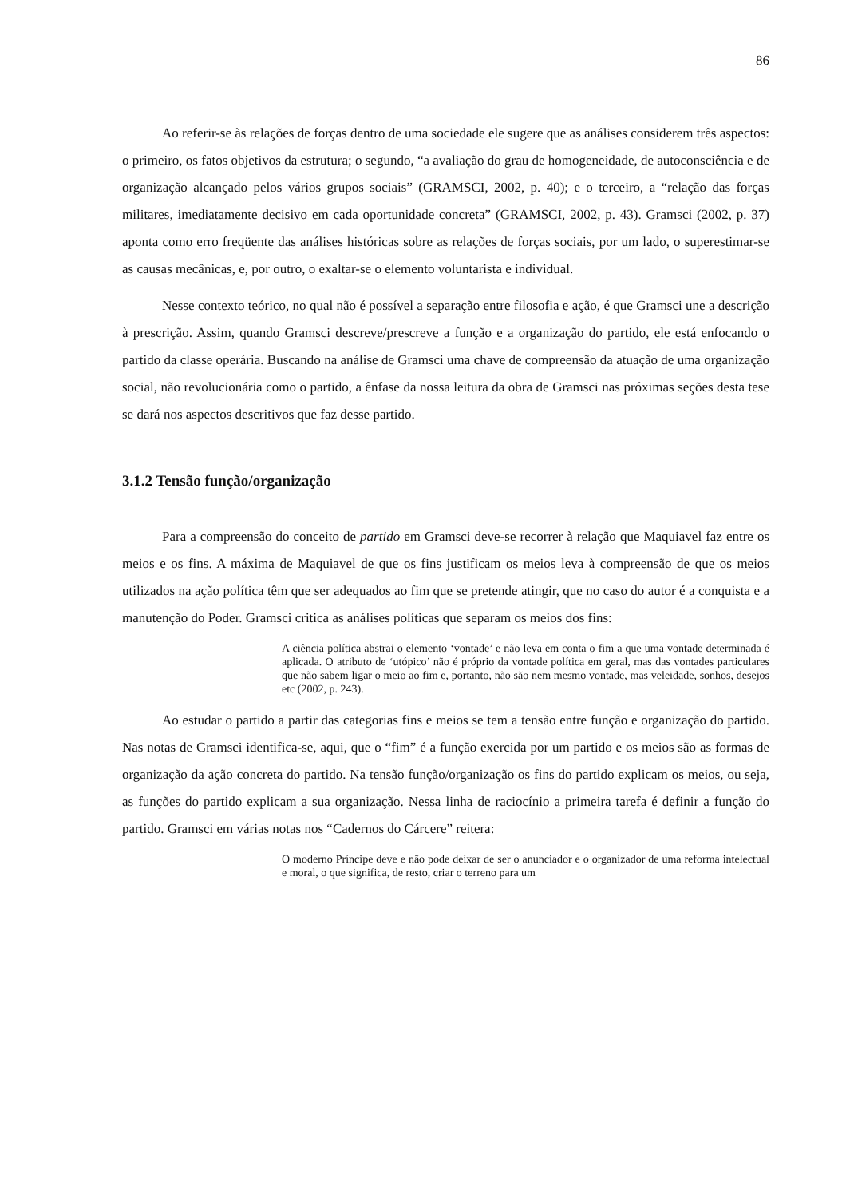86
Ao referir-se às relações de forças dentro de uma sociedade ele sugere que as análises considerem três aspectos: o primeiro, os fatos objetivos da estrutura; o segundo, “a avaliação do grau de homogeneidade, de autoconsciência e de organização alcançado pelos vários grupos sociais” (GRAMSCI, 2002, p. 40); e o terceiro, a “relação das forças militares, imediatamente decisivo em cada oportunidade concreta” (GRAMSCI, 2002, p. 43). Gramsci (2002, p. 37) aponta como erro freqüente das análises históricas sobre as relações de forças sociais, por um lado, o superestimar-se as causas mecânicas, e, por outro, o exaltar-se o elemento voluntarista e individual.
Nesse contexto teórico, no qual não é possível a separação entre filosofia e ação, é que Gramsci une a descrição à prescrição. Assim, quando Gramsci descreve/prescreve a função e a organização do partido, ele está enfocando o partido da classe operária. Buscando na análise de Gramsci uma chave de compreensão da atuação de uma organização social, não revolucionária como o partido, a ênfase da nossa leitura da obra de Gramsci nas próximas seções desta tese se dará nos aspectos descritivos que faz desse partido.
3.1.2 Tensão função/organização
Para a compreensão do conceito de partido em Gramsci deve-se recorrer à relação que Maquiavel faz entre os meios e os fins. A máxima de Maquiavel de que os fins justificam os meios leva à compreensão de que os meios utilizados na ação política têm que ser adequados ao fim que se pretende atingir, que no caso do autor é a conquista e a manutenção do Poder. Gramsci critica as análises políticas que separam os meios dos fins:
A ciência política abstrai o elemento ‘vontade’ e não leva em conta o fim a que uma vontade determinada é aplicada. O atributo de ‘utópico’ não é próprio da vontade política em geral, mas das vontades particulares que não sabem ligar o meio ao fim e, portanto, não são nem mesmo vontade, mas veleidade, sonhos, desejos etc (2002, p. 243).
Ao estudar o partido a partir das categorias fins e meios se tem a tensão entre função e organização do partido. Nas notas de Gramsci identifica-se, aqui, que o “fim” é a função exercida por um partido e os meios são as formas de organização da ação concreta do partido. Na tensão função/organização os fins do partido explicam os meios, ou seja, as funções do partido explicam a sua organização. Nessa linha de raciocínio a primeira tarefa é definir a função do partido. Gramsci em várias notas nos “Cadernos do Cárcere” reitera:
O moderno Príncipe deve e não pode deixar de ser o anunciador e o organizador de uma reforma intelectual e moral, o que significa, de resto, criar o terreno para um